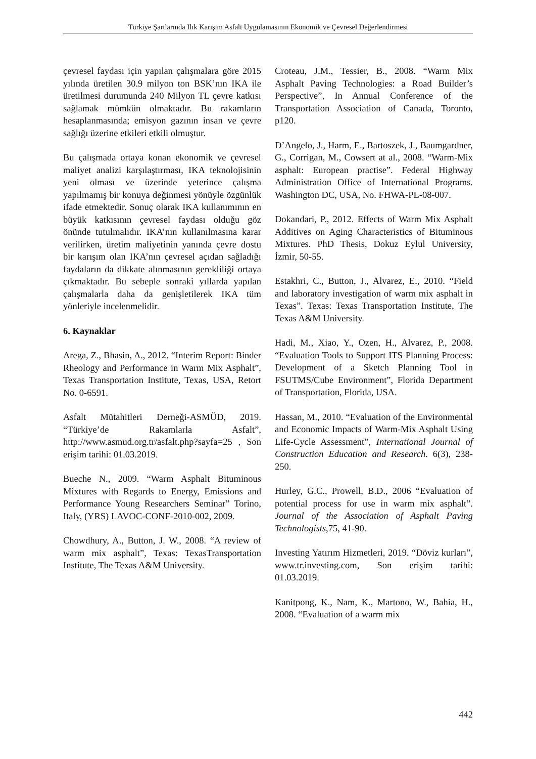Türkiye Şartlarında Ilık Karışım Asfalt Uygulamasının Ekonomik ve Çevresel Değerlendirmesi
çevresel faydası için yapılan çalışmalara göre 2015 yılında üretilen 30.9 milyon ton BSK’nın IKA ile üretilmesi durumunda 240 Milyon TL çevre katkısı sağlamak mümkün olmaktadır. Bu rakamların hesaplanmasında; emisyon gazının insan ve çevre sağlığı üzerine etkileri etkili olmuştur.
Bu çalışmada ortaya konan ekonomik ve çevresel maliyet analizi karşılaştırması, IKA teknolojisinin yeni olması ve üzerinde yeterince çalışma yapılmamış bir konuya değinmesi yönüyle özgünlük ifade etmektedir. Sonuç olarak IKA kullanımının en büyük katkısının çevresel faydası olduğu göz önünde tutulmalıdır. IKA’nın kullanılmasına karar verilirken, üretim maliyetinin yanında çevre dostu bir karışım olan IKA’nın çevresel açıdan sağladığı faydaların da dikkate alınmasının gerekliliği ortaya çıkmaktadır. Bu sebeple sonraki yıllarda yapılan çalışmalarla daha da genişletilerek IKA tüm yönleriyle incelenmelidir.
6. Kaynaklar
Arega, Z., Bhasin, A., 2012. “Interim Report: Binder Rheology and Performance in Warm Mix Asphalt”, Texas Transportation Institute, Texas, USA, Retort No. 0-6591.
Asfalt Mütahitleri Derneği-ASMÜD, 2019. “Türkiye’de Rakamlarla Asfalt”, http://www.asmud.org.tr/asfalt.php?sayfa=25 , Son erişim tarihi: 01.03.2019.
Bueche N., 2009. “Warm Asphalt Bituminous Mixtures with Regards to Energy, Emissions and Performance Young Researchers Seminar” Torino, Italy, (YRS) LAVOC-CONF-2010-002, 2009.
Chowdhury, A., Button, J. W., 2008. “A review of warm mix asphalt”, Texas: TexasTransportation Institute, The Texas A&M University.
Croteau, J.M., Tessier, B., 2008. “Warm Mix Asphalt Paving Technologies: a Road Builder’s Perspective”, In Annual Conference of the Transportation Association of Canada, Toronto, p120.
D’Angelo, J., Harm, E., Bartoszek, J., Baumgardner, G., Corrigan, M., Cowsert at al., 2008. “Warm-Mix asphalt: European practise”. Federal Highway Administration Office of International Programs. Washington DC, USA, No. FHWA-PL-08-007.
Dokandari, P., 2012. Effects of Warm Mix Asphalt Additives on Aging Characteristics of Bituminous Mixtures. PhD Thesis, Dokuz Eylul University, İzmir, 50-55.
Estakhri, C., Button, J., Alvarez, E., 2010. “Field and laboratory investigation of warm mix asphalt in Texas”. Texas: Texas Transportation Institute, The Texas A&M University.
Hadi, M., Xiao, Y., Ozen, H., Alvarez, P., 2008. “Evaluation Tools to Support ITS Planning Process: Development of a Sketch Planning Tool in FSUTMS/Cube Environment”, Florida Department of Transportation, Florida, USA.
Hassan, M., 2010. “Evaluation of the Environmental and Economic Impacts of Warm-Mix Asphalt Using Life-Cycle Assessment”, International Journal of Construction Education and Research. 6(3), 238-250.
Hurley, G.C., Prowell, B.D., 2006 “Evaluation of potential process for use in warm mix asphalt”. Journal of the Association of Asphalt Paving Technologists,75, 41-90.
Investing Yatırım Hizmetleri, 2019. “Döviz kurları”, www.tr.investing.com, Son erişim tarihi: 01.03.2019.
Kanitpong, K., Nam, K., Martono, W., Bahia, H., 2008. “Evaluation of a warm mix
442